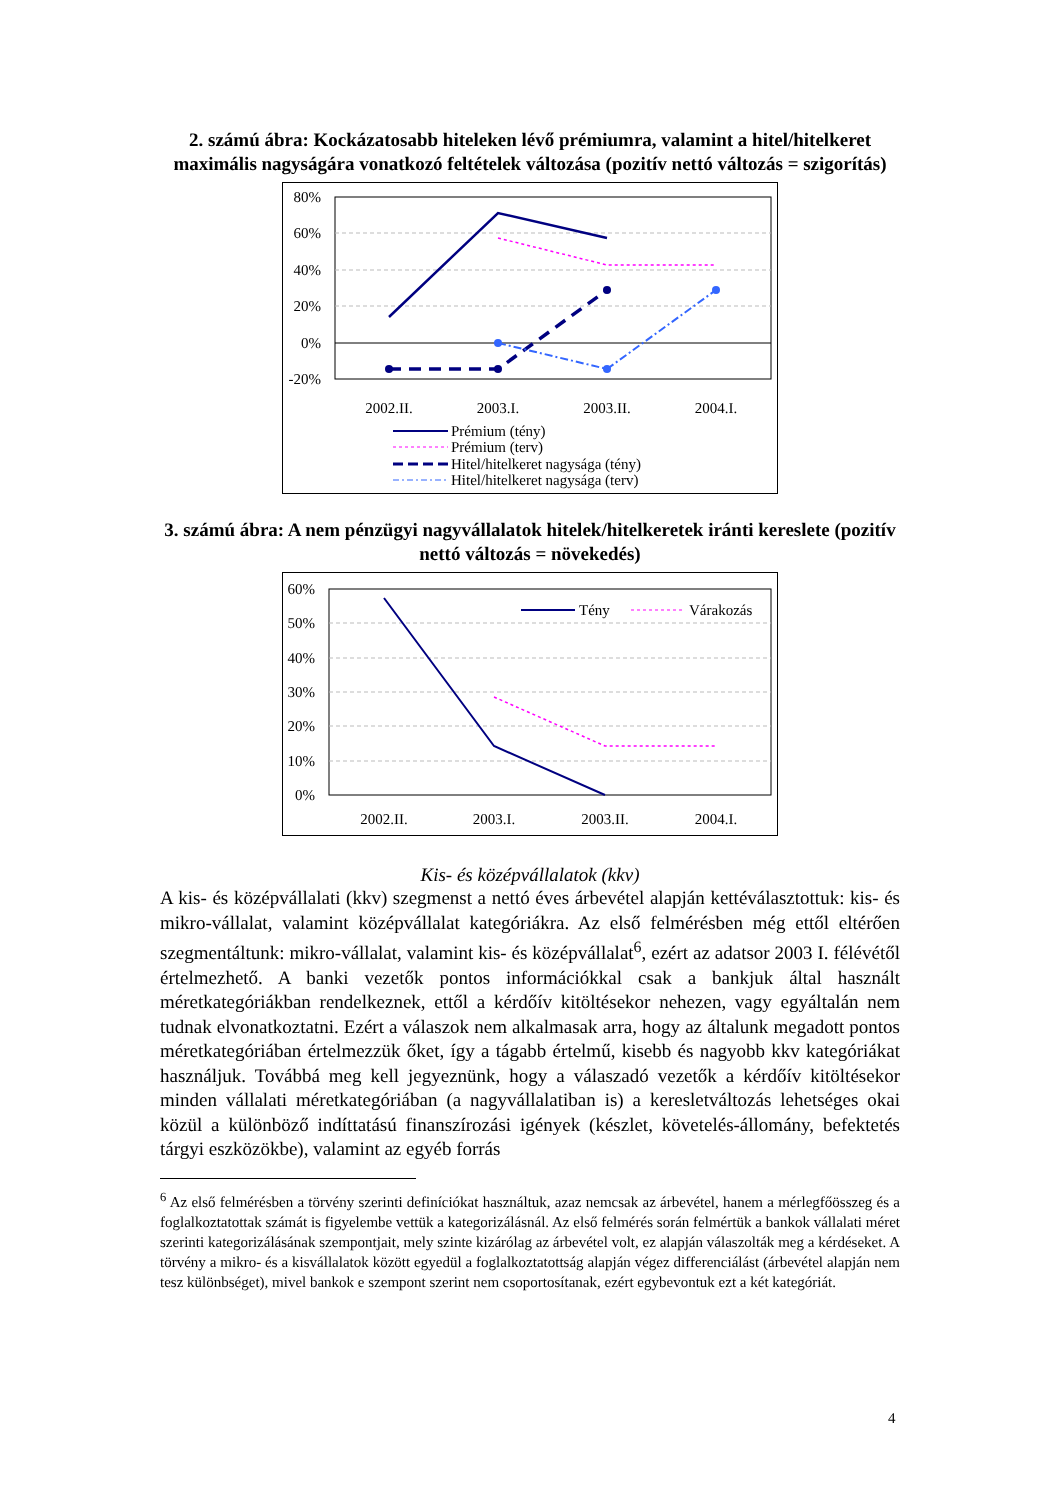2. számú ábra: Kockázatosabb hiteleken lévő prémiumra, valamint a hitel/hitelkeret maximális nagyságára vonatkozó feltételek változása (pozitív nettó változás = szigorítás)
80%
60%
40%
20%
0%
-20%
2002.II.
2003.I.
2003.II.
2004.I.
Prémium (tény)
Prémium (terv)
Hitel/hitelkeret nagysága (tény)
Hitel/hitelkeret nagysága (terv)
3. számú ábra: A nem pénzügyi nagyvállalatok hitelek/hitelkeretek iránti kereslete (pozitív nettó változás = növekedés)
60%
50%
40%
30%
20%
10%
0%
2002.II.
2003.I.
2003.II.
2004.I.
Tény
Várakozás
Kis- és középvállalatok (kkv)
A kis- és középvállalati (kkv) szegmenst a nettó éves árbevétel alapján kettéválasztottuk: kis- és mikro-vállalat, valamint középvállalat kategóriákra. Az első felmérésben még ettől eltérően szegmentáltunk: mikro-vállalat, valamint kis- és középvállalat<sup>6</sup>, ezért az adatsor 2003 I. félévétől értelmezhető. A banki vezetők pontos információkkal csak a bankjuk által használt méretkategóriákban rendelkeznek, ettől a kérdőív kitöltésekor nehezen, vagy egyáltalán nem tudnak elvonatkoztatni. Ezért a válaszok nem alkalmasak arra, hogy az általunk megadott pontos méretkategóriában értelmezzük őket, így a tágabb értelmű, kisebb és nagyobb kkv kategóriákat használjuk. Továbbá meg kell jegyeznünk, hogy a válaszadó vezetők a kérdőív kitöltésekor minden vállalati méretkategóriában (a nagyvállalatiban is) a keresletváltozás lehetséges okai közül a különböző indíttatású finanszírozási igények (készlet, követelés-állomány, befektetés tárgyi eszközökbe), valamint az egyéb forrás
<sup>6</sup> Az első felmérésben a törvény szerinti definíciókat használtuk, azaz nemcsak az árbevétel, hanem a mérlegfőösszeg és a foglalkoztatottak számát is figyelembe vettük a kategorizálásnál. Az első felmérés során felmértük a bankok vállalati méret szerinti kategorizálásának szempontjait, mely szinte kizárólag az árbevétel volt, ez alapján válaszolták meg a kérdéseket. A törvény a mikro- és a kisvállalatok között egyedül a foglalkoztatottság alapján végez differenciálást (árbevétel alapján nem tesz különbséget), mivel bankok e szempont szerint nem csoportosítanak, ezért egybevontuk ezt a két kategóriát.
4